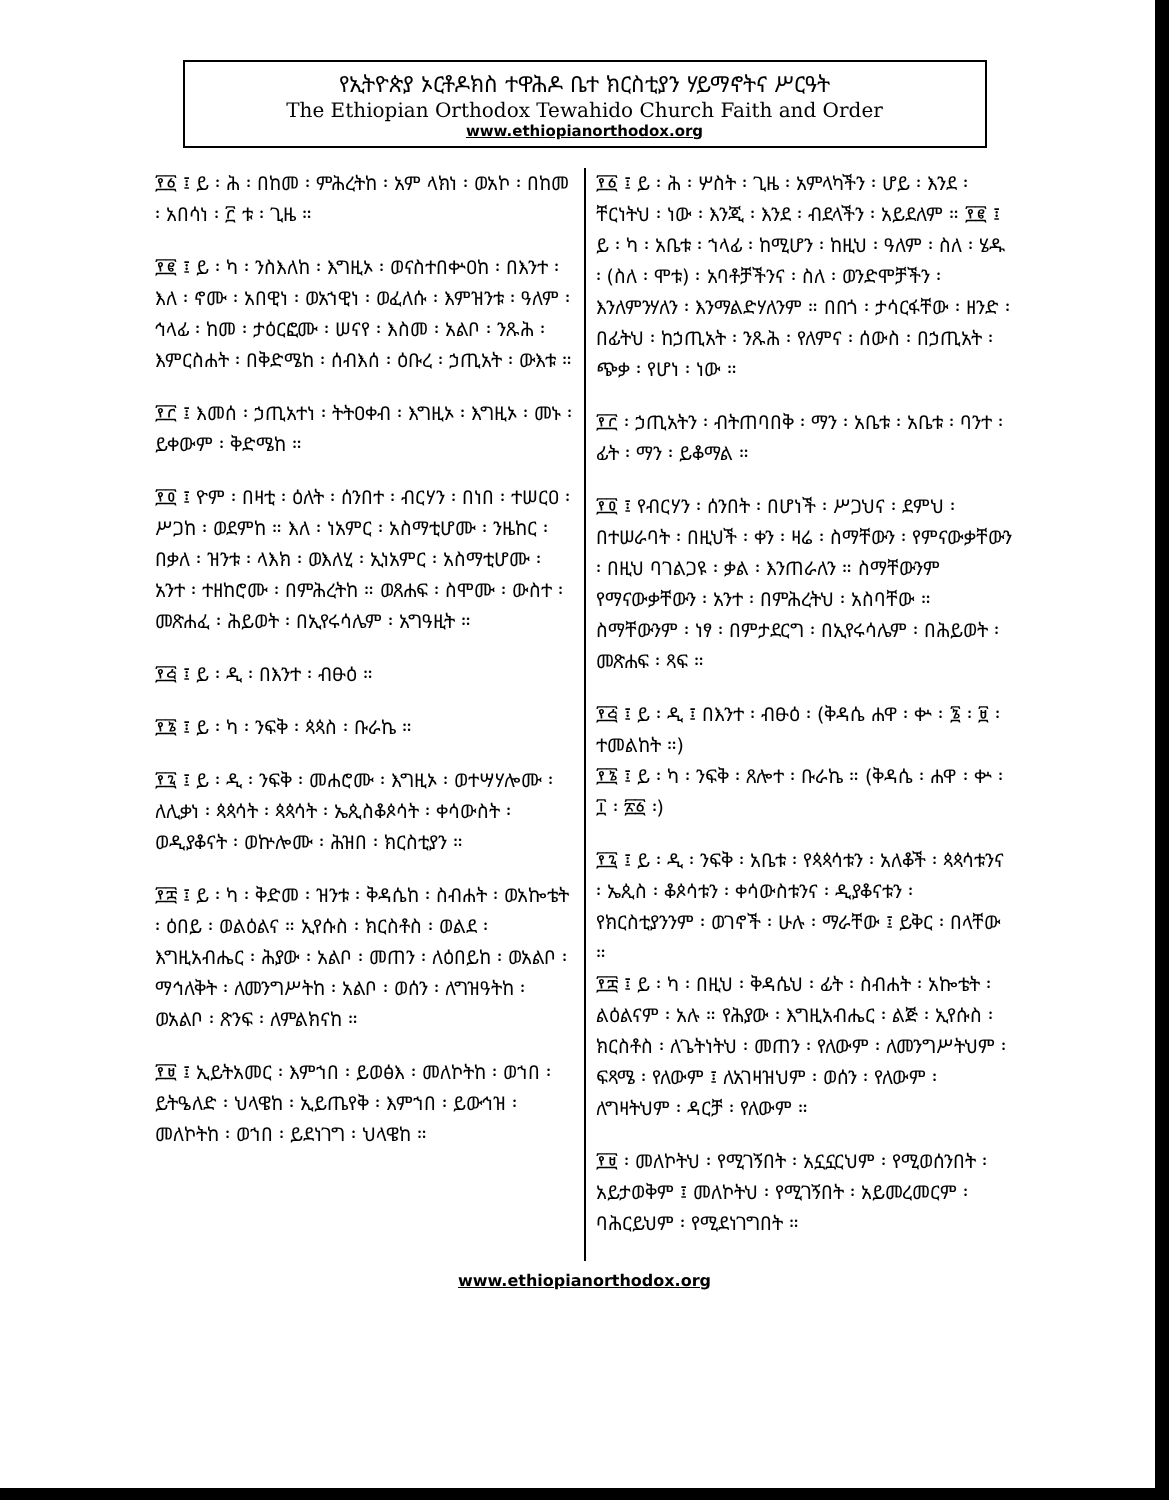የኢትዮጵያ ኦርቶዶክስ ተዋሕዶ ቤተ ክርስቲያን ሃይማኖትና ሥርዓት
The Ethiopian Orthodox Tewahido Church Faith and Order
www.ethiopianorthodox.org
፻፩ ፤ ይ ፡ ሕ ፡ በከመ ፡ ምሕረትከ ፡ አም ላክነ ፡ ወአኮ ፡ በከመ ፡ አበሳነ ፡ ፫ ቱ ፡ ጊዜ ።
፻፪ ፤ ይ ፡ ካ ፡ ንስእለከ ፡ እግዚኦ ፡ ወናስተበቍዐከ ፡ በእንተ ፡ እለ ፡ ኖሙ ፡ አበዊነ ፡ ወአኀዊነ ፡ ወፈለሱ ፡ እምዝንቱ ፡ ዓለም ፡ ኅላፊ ፡ ከመ ፡ ታዕርፎሙ ፡ ሠናየ ፡ እስመ ፡ አልቦ ፡ ንጹሕ ፡ እምርስሐት ፡ በቅድሜከ ፡ ሰብእሰ ፡ ዕቡረ ፡ ኃጢአት ፡ ውእቱ ።
፻፫ ፤ እመሰ ፡ ኃጢአተነ ፡ ትትዐቀብ ፡ እግዚኦ ፡ እግዚኦ ፡ መኑ ፡ ይቀውም ፡ ቅድሜከ ።
፻፬ ፤ ዮም ፡ በዛቲ ፡ ዕለት ፡ ሰንበተ ፡ ብርሃን ፡ በነበ ፡ ተሠርዐ ፡ ሥጋከ ፡ ወደምከ ። እለ ፡ ነአምር ፡ አስማቲሆሙ ፡ ንዜከር ፡ በቃለ ፡ ዝንቱ ፡ ላእክ ፡ ወእለሂ ፡ ኢነአምር ፡ አስማቲሆሙ ፡ አንተ ፡ ተዘከሮሙ ፡ በምሕረትከ ። ወጸሐፍ ፡ ስሞሙ ፡ ውስተ ፡ መጽሐፈ ፡ ሕይወት ፡ በኢየሩሳሌም ፡ አግዓዚት ።
፻፭ ፤ ይ ፡ ዲ ፡ በእንተ ፡ ብፁዕ ።
፻፮ ፤ ይ ፡ ካ ፡ ንፍቅ ፡ ጳጳስ ፡ ቡራኬ ።
፻፯ ፤ ይ ፡ ዲ ፡ ንፍቅ ፡ መሐሮሙ ፡ እግዚኦ ፡ ወተሣሃሎሙ ፡ ለሊቃነ ፡ ጳጳሳት ፡ ጳጳሳት ፡ ኤጲስቆጶሳት ፡ ቀሳውስት ፡ ወዲያቆናት ፡ ወኵሎሙ ፡ ሕዝበ ፡ ክርስቲያን ።
፻፰ ፤ ይ ፡ ካ ፡ ቅድመ ፡ ዝንቱ ፡ ቅዳሴከ ፡ ስብሐት ፡ ወአኰቴት ፡ ዕበይ ፡ ወልዕልና ። ኢየሱስ ፡ ክርስቶስ ፡ ወልደ ፡ እግዚአብሔር ፡ ሕያው ፡ አልቦ ፡ መጠን ፡ ለዕበይከ ፡ ወአልቦ ፡ ማኅለቅት ፡ ለመንግሥትከ ፡ አልቦ ፡ ወሰን ፡ ለግዝዓትከ ፡ ወአልቦ ፡ ጽንፍ ፡ ለምልክናከ ።
፻፱ ፤ ኢይትአመር ፡ እምኀበ ፡ ይወፅእ ፡ መለኮትከ ፡ ወኀበ ፡ ይትዔለድ ፡ ህላዌከ ፡ ኢይጤየቅ ፡ እምኀበ ፡ ይውኅዝ ፡ መለኮትከ ፡ ወኀበ ፡ ይደነገግ ፡ ህላዌከ ።
፻፩ ፤ ይ ፡ ሕ ፡ ሦስት ፡ ጊዜ ፡ አምላካችን ፡ ሆይ ፡ እንደ ፡ ቸርነትህ ፡ ነው ፡ እንጂ ፡ እንደ ፡ ብደላችን ፡ አይደለም ። ፻፪ ፤ ይ ፡ ካ ፡ አቤቱ ፡ ኀላፊ ፡ ከሚሆን ፡ ከዚህ ፡ ዓለም ፡ ስለ ፡ ሄዱ ፡ (ስለ ፡ ሞቱ) ፡ አባቶቻችንና ፡ ስለ ፡ ወንድሞቻችን ፡ እንለምንሃለን ፡ እንማልድሃለንም ። በበጎ ፡ ታሳርፋቸው ፡ ዘንድ ፡ በፊትህ ፡ ከኃጢአት ፡ ንጹሕ ፡ የለምና ፡ ሰውስ ፡ በኃጢአት ፡ ጭቃ ፡ የሆነ ፡ ነው ።
፻፫ ፡ ኃጢአትን ፡ ብትጠባበቅ ፡ ማን ፡ አቤቱ ፡ አቤቱ ፡ ባንተ ፡ ፊት ፡ ማን ፡ ይቆማል ።
፻፬ ፤ የብርሃን ፡ ሰንበት ፡ በሆነች ፡ ሥጋህና ፡ ደምህ ፡ በተሠራባት ፡ በዚህች ፡ ቀን ፡ ዛሬ ፡ ስማቸውን ፡ የምናውቃቸውን ፡ በዚህ ባገልጋዩ ፡ ቃል ፡ እንጠራለን ። ስማቸውንም የማናውቃቸውን ፡ አንተ ፡ በምሕረትህ ፡ አስባቸው ። ስማቸውንም ፡ ነፃ ፡ በምታደርግ ፡ በኢየሩሳሌም ፡ በሕይወት ፡ መጽሐፍ ፡ ጻፍ ።
፻፭ ፤ ይ ፡ ዲ ፤ በእንተ ፡ ብፁዕ ፡ (ቅዳሴ ሐዋ ፡ ቍ ፡ ፮ ፡ ፱ ፡ ተመልከት ።)
፻፮ ፤ ይ ፡ ካ ፡ ንፍቅ ፡ ጸሎተ ፡ ቡራኬ ። (ቅዳሴ ፡ ሐዋ ፡ ቍ ፡ ፲ ፡ ፳፩ ፡)
፻፯ ፤ ይ ፡ ዲ ፡ ንፍቅ ፡ አቤቱ ፡ የጳጳሳቱን ፡ አለቆች ፡ ጳጳሳቱንና ፡ ኤጲስ ፡ ቆጶሳቱን ፡ ቀሳውስቱንና ፡ ዲያቆናቱን ፡ የክርስቲያንንም ፡ ወገኖች ፡ ሁሉ ፡ ማራቸው ፤ ይቅር ፡ በላቸው ።
፻፰ ፤ ይ ፡ ካ ፡ በዚህ ፡ ቅዳሴህ ፡ ፊት ፡ ስብሐት ፡ አኰቴት ፡ ልዕልናም ፡ አሉ ። የሕያው ፡ እግዚአብሔር ፡ ልጅ ፡ ኢየሱስ ፡ ክርስቶስ ፡ ለጌትነትህ ፡ መጠን ፡ የለውም ፡ ለመንግሥትህም ፡ ፍጻሜ ፡ የለውም ፤ ለአገዛዝህም ፡ ወሰን ፡ የለውም ፡ ለግዛትህም ፡ ዳርቻ ፡ የለውም ።
፻፱ ፡ መለኮትህ ፡ የሚገኝበት ፡ አኗኗርህም ፡ የሚወሰንበት ፡ አይታወቅም ፤ መለኮትህ ፡ የሚገኝበት ፡ አይመረመርም ፡ ባሕርይህም ፡ የሚደነገግበት ።
www.ethiopianorthodox.org